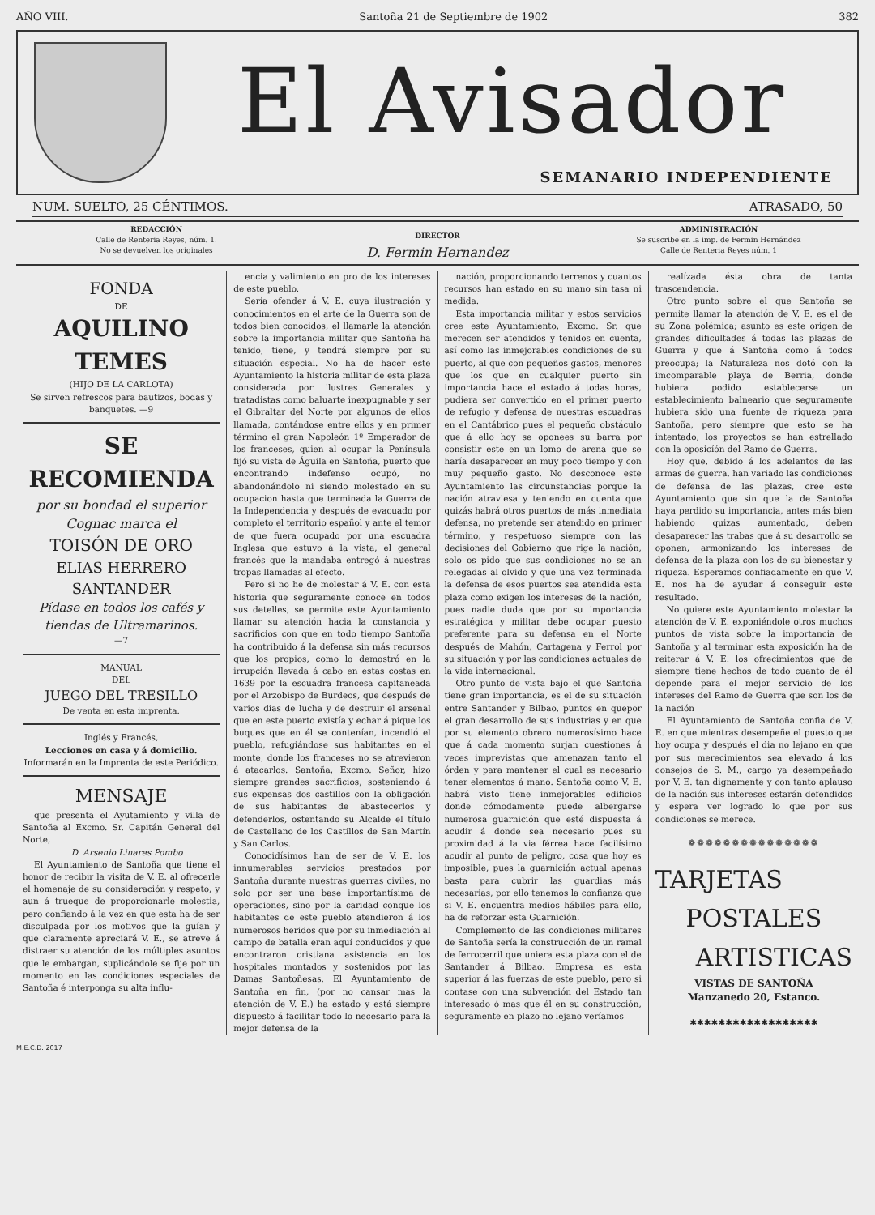AÑO VIII. Santoña 21 de Septiembre de 1902 382
El Avisador
SEMANARIO INDEPENDIENTE
NUM. SUELTO, 25 CÉNTIMOS. ATRASADO, 50
REDACCIÓN
Calle de Renteria Reyes, núm. 1.
No se devuelven los originales
DIRECTOR
D. Fermin Hernandez
ADMINISTRACIÓN
Se suscribe en la imp. de Fermin Hernández
Calle de Renteria Reyes núm. 1
FONDA
DE
AQUILINO TEMES
(HIJO DE LA CARLOTA)
Se sirven refrescos para bautizos, bodas y banquetes. —9
SE RECOMIENDA
por su bondad el superior Cognac marca el
TOISÓN DE ORO
ELIAS HERRERO
SANTANDER
Pídase en todos los cafés y tiendas de Ultramarinos.
—7
MANUAL
DEL
JUEGO DEL TRESILLO
De venta en esta imprenta.
Inglés y Francés,
Lecciones en casa y á domicilio.
Informarán en la Imprenta de este Periódico.
MENSAJE
que presenta el Ayutamiento y villa de Santoña al Excmo. Sr. Capitán General del Norte,
D. Arsenio Linares Pombo
El Ayuntamiento de Santoña que tiene el honor de recibir la visita de V. E. al ofrecerle el homenaje de su consideración y respeto, y aun á trueque de proporcionarle molestia, pero confiando á la vez en que esta ha de ser disculpada por los motivos que la guían y que claramente apreciará V. E., se atreve á distraer su atención de los múltiples asuntos que le embargan, suplicándole se fije por un momento en las condiciones especiales de Santoña é interponga su alta influ-
encia y valimiento en pro de los intereses de este pueblo.
Sería ofender á V. E. cuya ilustración y conocimientos en el arte de la Guerra son de todos bien conocidos, el llamarle la atención sobre la importancia militar que Santoña ha tenido, tiene, y tendrá siempre por su situación especial. No ha de hacer este Ayuntamiento la historia militar de esta plaza considerada por ilustres Generales y tratadistas como baluarte inexpugnable y ser el Gibraltar del Norte por algunos de ellos llamada, contándose entre ellos y en primer término el gran Napoleón 1º Emperador de los franceses, quien al ocupar la Península fijó su vista de Águila en Santoña, puerto que encontrando indefenso ocupó, no abandonándolo ni siendo molestado en su ocupacion hasta que terminada la Guerra de la Independencia y después de evacuado por completo el territorio español y ante el temor de que fuera ocupado por una escuadra Inglesa que estuvo á la vista, el general francés que la mandaba entregó á nuestras tropas llamadas al efecto.
Pero si no he de molestar á V. E. con esta historia que seguramente conoce en todos sus detelles, se permite este Ayuntamiento llamar su atención hacia la constancia y sacrificios con que en todo tiempo Santoña ha contribuido á la defensa sin más recursos que los propios, como lo demostró en la irrupción llevada á cabo en estas costas en 1639 por la escuadra francesa capitaneada por el Arzobispo de Burdeos, que después de varios dias de lucha y de destruir el arsenal que en este puerto existía y echar á pique los buques que en él se contenían, incendió el pueblo, refugiándose sus habitantes en el monte, donde los franceses no se atrevieron á atacarlos. Santoña, Excmo. Señor, hizo siempre grandes sacrificios, sosteniendo á sus expensas dos castillos con la obligación de sus habitantes de abastecerlos y defenderlos, ostentando su Alcalde el título de Castellano de los Castillos de San Martín y San Carlos.
Conocidísimos han de ser de V. E. los innumerables servicios prestados por Santoña durante nuestras guerras civiles, no solo por ser una base importantísima de operaciones, sino por la caridad conque los habitantes de este pueblo atendieron á los numerosos heridos que por su inmediación al campo de batalla eran aquí conducidos y que encontraron cristiana asistencia en los hospitales montados y sostenidos por las Damas Santoñesas. El Ayuntamiento de Santoña en fin, (por no cansar mas la atención de V. E.) ha estado y está siempre dispuesto á facilitar todo lo necesario para la mejor defensa de la
nación, proporcionando terrenos y cuantos recursos han estado en su mano sin tasa ni medida.
Esta importancia militar y estos servicios cree este Ayuntamiento, Excmo. Sr. que merecen ser atendidos y tenidos en cuenta, así como las inmejorables condiciones de su puerto, al que con pequeños gastos, menores que los que en cualquier puerto sin importancia hace el estado á todas horas, pudiera ser convertido en el primer puerto de refugio y defensa de nuestras escuadras en el Cantábrico pues el pequeño obstáculo que á ello hoy se oponees su barra por consistir este en un lomo de arena que se haría desaparecer en muy poco tiempo y con muy pequeño gasto. No desconoce este Ayuntamiento las circunstancias porque la nación atraviesa y teniendo en cuenta que quizás habrá otros puertos de más inmediata defensa, no pretende ser atendido en primer término, y respetuoso siempre con las decisiones del Gobierno que rige la nación, solo os pido que sus condiciones no se an relegadas al olvido y que una vez terminada la defensa de esos puertos sea atendida esta plaza como exigen los intereses de la nación, pues nadie duda que por su importancia estratégica y militar debe ocupar puesto preferente para su defensa en el Norte después de Mahón, Cartagena y Ferrol por su situación y por las condiciones actuales de la vida internacional.
Otro punto de vista bajo el que Santoña tiene gran importancia, es el de su situación entre Santander y Bilbao, puntos en quepor el gran desarrollo de sus industrias y en que por su elemento obrero numerosísimo hace que á cada momento surjan cuestiones á veces imprevistas que amenazan tanto el órden y para mantener el cual es necesario tener elementos á mano. Santoña como V. E. habrá visto tiene inmejorables edificios donde cómodamente puede albergarse numerosa guarnición que esté dispuesta á acudir á donde sea necesario pues su proximidad á la via férrea hace facilísimo acudir al punto de peligro, cosa que hoy es imposible, pues la guarnición actual apenas basta para cubrir las guardias más necesarias, por ello tenemos la confianza que si V. E. encuentra medios hábiles para ello, ha de reforzar esta Guarnición.
Complemento de las condiciones militares de Santoña sería la construcción de un ramal de ferrocerril que uniera esta plaza con el de Santander á Bilbao. Empresa es esta superior á las fuerzas de este pueblo, pero si contase con una subvención del Estado tan interesado ó mas que él en su construcción, seguramente en plazo no lejano veríamos
realízada ésta obra de tanta trascendencia.
Otro punto sobre el que Santoña se permite llamar la atención de V. E. es el de su Zona polémica; asunto es este origen de grandes dificultades á todas las plazas de Guerra y que á Santoña como á todos preocupa; la Naturaleza nos dotó con la imcomparable playa de Berria, donde hubiera podido establecerse un establecimiento balneario que seguramente hubiera sido una fuente de riqueza para Santoña, pero síempre que esto se ha intentado, los proyectos se han estrellado con la oposicíón del Ramo de Guerra.
Hoy que, debido á los adelantos de las armas de guerra, han variado las condiciones de defensa de las plazas, cree este Ayuntamiento que sin que la de Santoña haya perdido su importancia, antes más bien habiendo quizas aumentado, deben desaparecer las trabas que á su desarrollo se oponen, armonizando los intereses de defensa de la plaza con los de su bienestar y riqueza. Esperamos confiadamente en que V. E. nos ha de ayudar á conseguir este resultado.
No quiere este Ayuntamiento molestar la atención de V. E. exponiéndole otros muchos puntos de vista sobre la importancia de Santoña y al terminar esta exposición ha de reiterar á V. E. los ofrecimientos que de siempre tiene hechos de todo cuanto de él depende para el mejor servicio de los intereses del Ramo de Guerra que son los de la nación
El Ayuntamiento de Santoña confia de V. E. en que mientras desempeñe el puesto que hoy ocupa y después el dia no lejano en que por sus merecimientos sea elevado á los consejos de S. M., cargo ya desempeñado por V. E. tan dignamente y con tanto aplauso de la nación sus intereses estarán defendidos y espera ver logrado lo que por sus condiciones se merece.
❁❁❁❁❁❁❁❁❁❁❁❁❁❁❁
TARJETAS
POSTALES
ARTISTICAS
VISTAS DE SANTOÑA
Manzanedo 20, Estanco.
✱✱✱✱✱✱✱✱✱✱✱✱✱✱✱✱✱✱
M.E.C.D. 2017